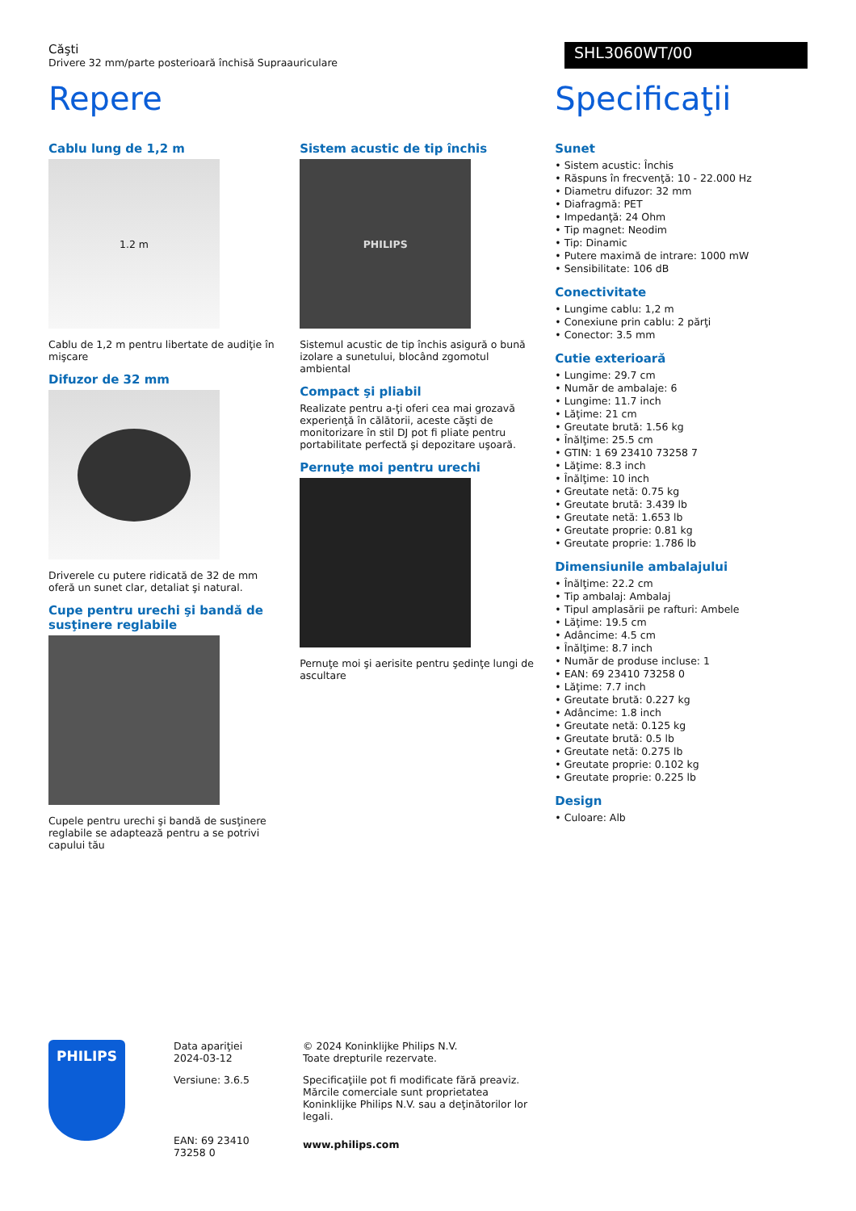Căşti
Drivere 32 mm/parte posterioară închisă Supraauriculare
SHL3060WT/00
Repere
Cablu lung de 1,2 m
1.2 m
Cablu de 1,2 m pentru libertate de audiţie în mişcare
Difuzor de 32 mm
Driverele cu putere ridicată de 32 de mm oferă un sunet clar, detaliat şi natural.
Cupe pentru urechi şi bandă de susţinere reglabile
Cupele pentru urechi şi bandă de susţinere reglabile se adaptează pentru a se potrivi capului tău
Sistem acustic de tip închis
PHILIPS
Sistemul acustic de tip închis asigură o bună izolare a sunetului, blocând zgomotul ambiental
Compact şi pliabil
Realizate pentru a-ţi oferi cea mai grozavă experienţă în călătorii, aceste căşti de monitorizare în stil DJ pot fi pliate pentru portabilitate perfectă şi depozitare uşoară.
Pernuţe moi pentru urechi
Pernuţe moi şi aerisite pentru şedinţe lungi de ascultare
Specificaţii
Sunet
• Sistem acustic: Închis
• Răspuns în frecvenţă: 10 - 22.000 Hz
• Diametru difuzor: 32 mm
• Diafragmă: PET
• Impedanţă: 24 Ohm
• Tip magnet: Neodim
• Tip: Dinamic
• Putere maximă de intrare: 1000 mW
• Sensibilitate: 106 dB
Conectivitate
• Lungime cablu: 1,2 m
• Conexiune prin cablu: 2 părţi
• Conector: 3.5 mm
Cutie exterioară
• Lungime: 29.7 cm
• Număr de ambalaje: 6
• Lungime: 11.7 inch
• Lăţime: 21 cm
• Greutate brută: 1.56 kg
• Înălţime: 25.5 cm
• GTIN: 1 69 23410 73258 7
• Lăţime: 8.3 inch
• Înălţime: 10 inch
• Greutate netă: 0.75 kg
• Greutate brută: 3.439 lb
• Greutate netă: 1.653 lb
• Greutate proprie: 0.81 kg
• Greutate proprie: 1.786 lb
Dimensiunile ambalajului
• Înălţime: 22.2 cm
• Tip ambalaj: Ambalaj
• Tipul amplasării pe rafturi: Ambele
• Lăţime: 19.5 cm
• Adâncime: 4.5 cm
• Înălţime: 8.7 inch
• Număr de produse incluse: 1
• EAN: 69 23410 73258 0
• Lăţime: 7.7 inch
• Greutate brută: 0.227 kg
• Adâncime: 1.8 inch
• Greutate netă: 0.125 kg
• Greutate brută: 0.5 lb
• Greutate netă: 0.275 lb
• Greutate proprie: 0.102 kg
• Greutate proprie: 0.225 lb
Design
• Culoare: Alb
PHILIPS
Data apariţiei 2024-03-12
Versiune: 3.6.5
EAN: 69 23410 73258 0
© 2024 Koninklijke Philips N.V.
Toate drepturile rezervate.
Specificaţiile pot fi modificate fără preaviz. Mărcile comerciale sunt proprietatea Koninklijke Philips N.V. sau a deţinătorilor lor legali.
www.philips.com